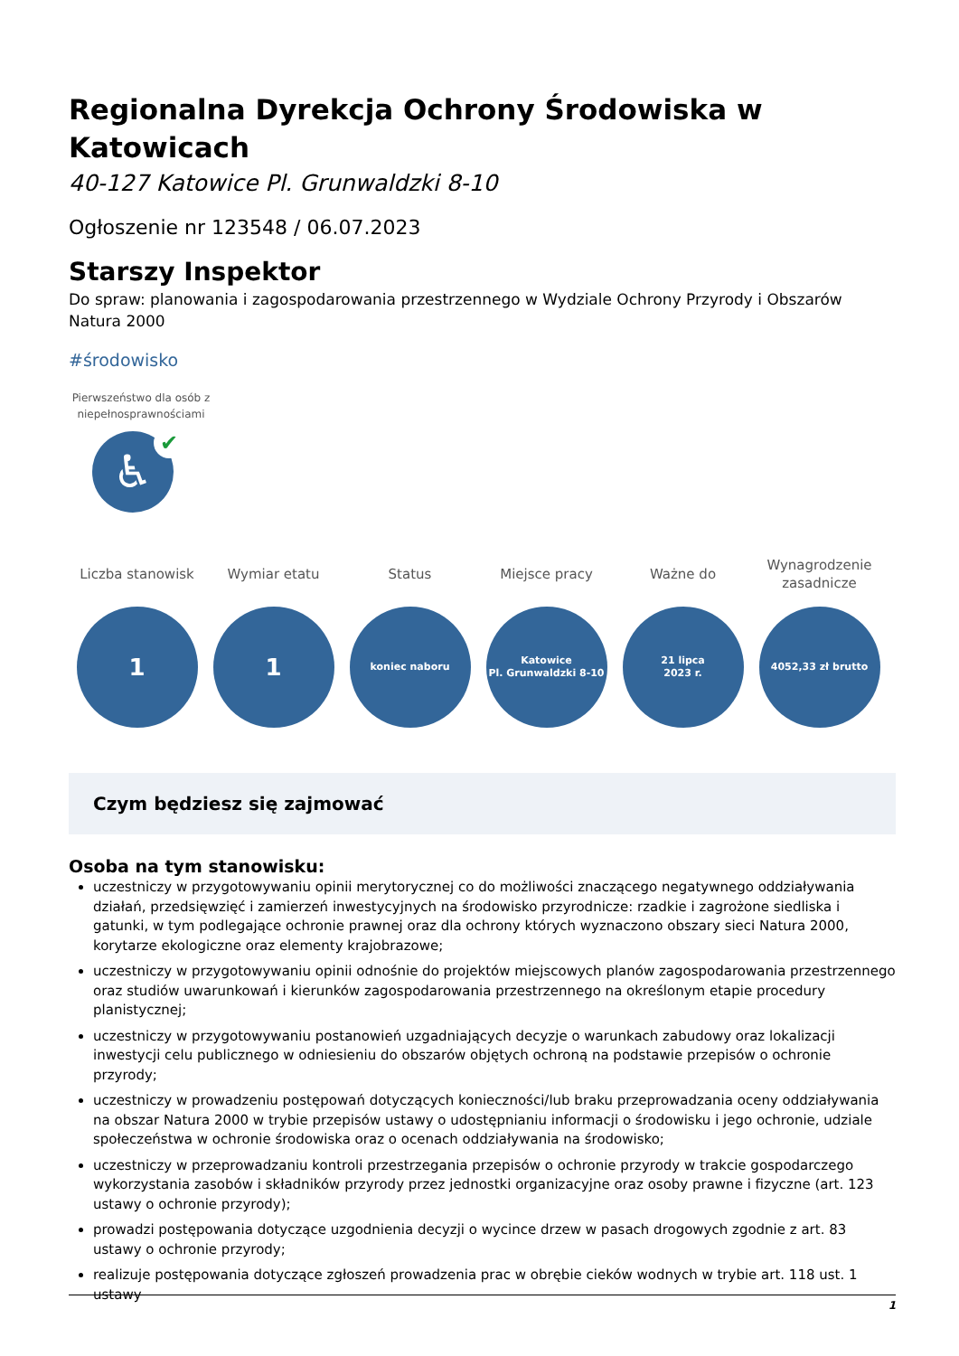Regionalna Dyrekcja Ochrony Środowiska w Katowicach
40-127 Katowice Pl. Grunwaldzki 8-10
Ogłoszenie nr 123548 / 06.07.2023
Starszy Inspektor
Do spraw: planowania i zagospodarowania przestrzennego w Wydziale Ochrony Przyrody i Obszarów Natura 2000
#środowisko
Pierwszeństwo dla osób z niepełnosprawnościami
♿
✔
Liczba stanowisk
1
Wymiar etatu
1
Status
koniec naboru
Miejsce pracy
Katowice
Pl. Grunwaldzki 8-10
Ważne do
21 lipca
2023 r.
Wynagrodzenie zasadnicze
4052,33 zł brutto
Czym będziesz się zajmować
Osoba na tym stanowisku:
uczestniczy w przygotowywaniu opinii merytorycznej co do możliwości znaczącego negatywnego oddziaływania działań, przedsięwzięć i zamierzeń inwestycyjnych na środowisko przyrodnicze: rzadkie i zagrożone siedliska i gatunki, w tym podlegające ochronie prawnej oraz dla ochrony których wyznaczono obszary sieci Natura 2000, korytarze ekologiczne oraz elementy krajobrazowe;
uczestniczy w przygotowywaniu opinii odnośnie do projektów miejscowych planów zagospodarowania przestrzennego oraz studiów uwarunkowań i kierunków zagospodarowania przestrzennego na określonym etapie procedury planistycznej;
uczestniczy w przygotowywaniu postanowień uzgadniających decyzje o warunkach zabudowy oraz lokalizacji inwestycji celu publicznego w odniesieniu do obszarów objętych ochroną na podstawie przepisów o ochronie przyrody;
uczestniczy w prowadzeniu postępowań dotyczących konieczności/lub braku przeprowadzania oceny oddziaływania na obszar Natura 2000 w trybie przepisów ustawy o udostępnianiu informacji o środowisku i jego ochronie, udziale społeczeństwa w ochronie środowiska oraz o ocenach oddziaływania na środowisko;
uczestniczy w przeprowadzaniu kontroli przestrzegania przepisów o ochronie przyrody w trakcie gospodarczego wykorzystania zasobów i składników przyrody przez jednostki organizacyjne oraz osoby prawne i fizyczne (art. 123 ustawy o ochronie przyrody);
prowadzi postępowania dotyczące uzgodnienia decyzji o wycince drzew w pasach drogowych zgodnie z art. 83 ustawy o ochronie przyrody;
realizuje postępowania dotyczące zgłoszeń prowadzenia prac w obrębie cieków wodnych w trybie art. 118 ust. 1 ustawy
1